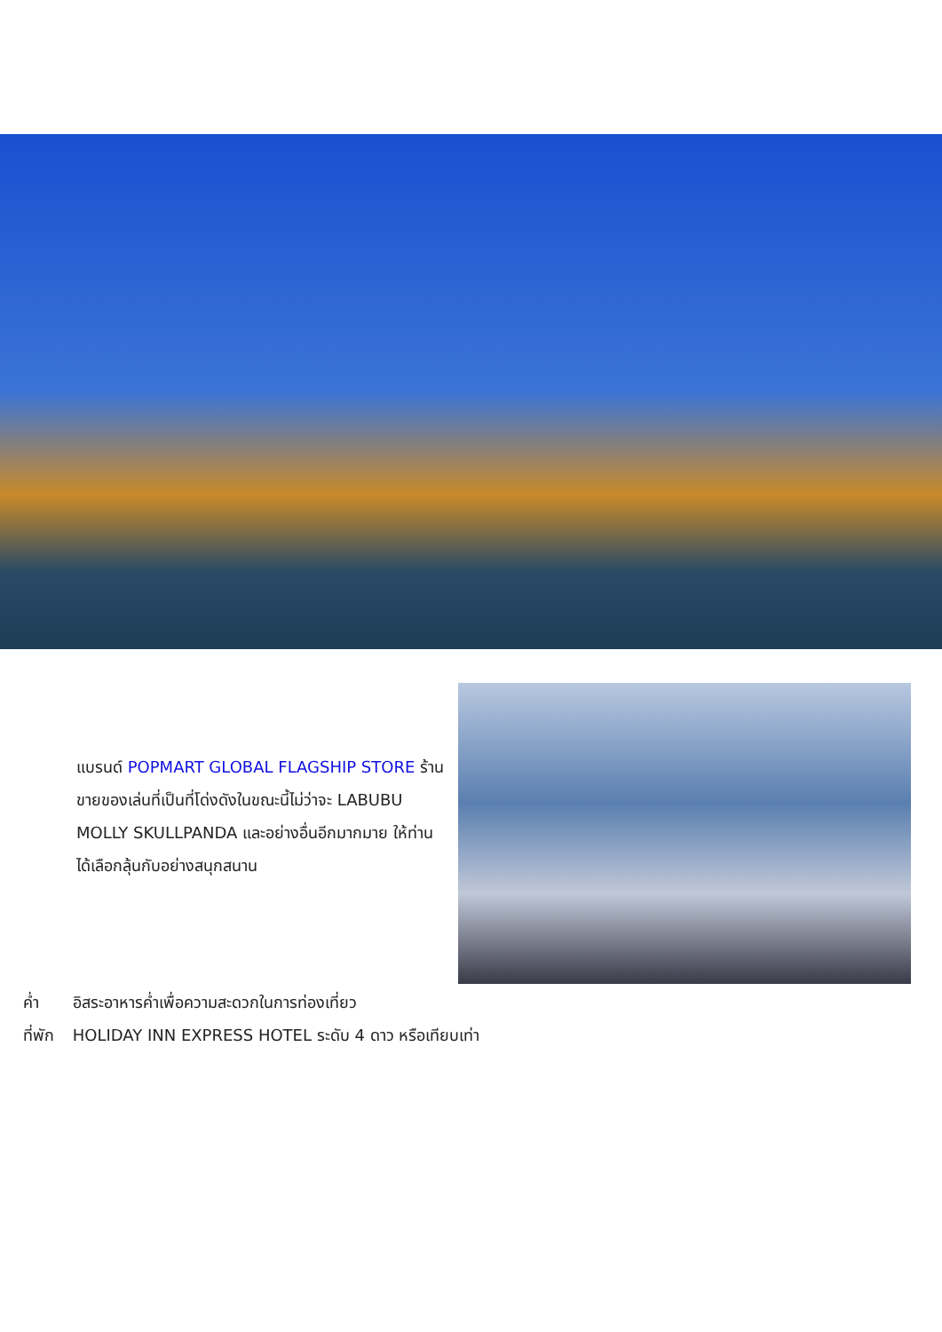แบรนด์ POPMART GLOBAL FLAGSHIP STORE ร้านขายของเล่นที่เป็นที่โด่งดังในขณะนี้ไม่ว่าจะ LABUBU MOLLY SKULLPANDA และอย่างอื่นอีกมากมาย ให้ท่านได้เลือกลุ้นกับอย่างสนุกสนาน
ค่ำ อิสระอาหารค่ำเพื่อความสะดวกในการท่องเที่ยว
ที่พัก HOLIDAY INN EXPRESS HOTEL ระดับ 4 ดาว หรือเทียบเท่า